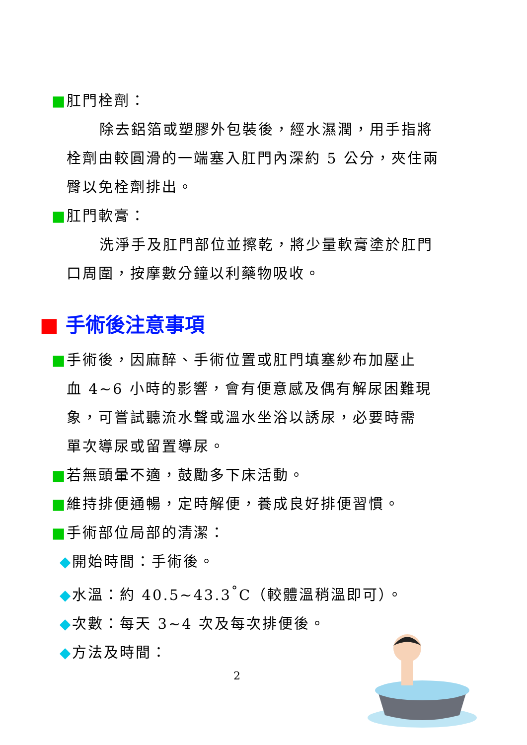■肛門栓劑：
除去鋁箔或塑膠外包裝後，經水濕潤，用手指將
栓劑由較圓滑的一端塞入肛門內深約 5 公分，夾住兩
臀以免栓劑排出。
■肛門軟膏：
洗淨手及肛門部位並擦乾，將少量軟膏塗於肛門
口周圍，按摩數分鐘以利藥物吸收。
■ 手術後注意事項
■手術後，因麻醉、手術位置或肛門填塞紗布加壓止
血 4~6 小時的影響，會有便意感及偶有解尿困難現
象，可嘗試聽流水聲或溫水坐浴以誘尿，必要時需
單次導尿或留置導尿。
■若無頭暈不適，鼓勵多下床活動。
■維持排便通暢，定時解便，養成良好排便習慣。
■手術部位局部的清潔：
◆開始時間：手術後。
◆水溫：約 40.5~43.3<sup>°</sup>C（較體溫稍溫即可）。
◆次數：每天 3~4 次及每次排便後。
◆方法及時間：
2